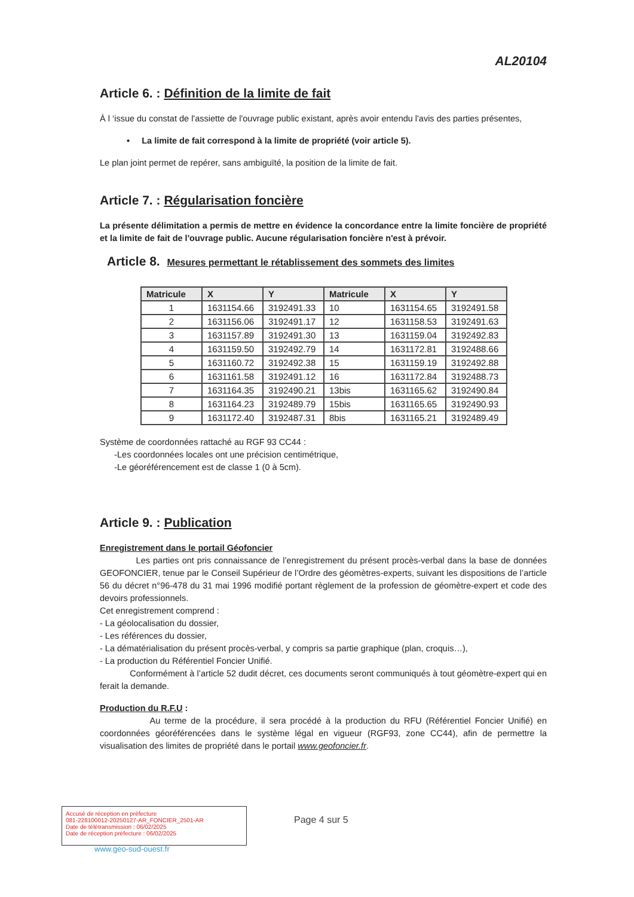AL20104
Article 6. : Définition de la limite de fait
À l ‘issue du constat de l'assiette de l'ouvrage public existant, après avoir entendu l'avis des parties présentes,
• La limite de fait correspond à la limite de propriété (voir article 5).
Le plan joint permet de repérer, sans ambiguïté, la position de la limite de fait.
Article 7. : Régularisation foncière
La présente délimitation a permis de mettre en évidence la concordance entre la limite foncière de propriété et la limite de fait de l'ouvrage public. Aucune régularisation foncière n'est à prévoir.
Article 8. Mesures permettant le rétablissement des sommets des limites
| Matricule | X | Y | Matricule | X | Y |
| --- | --- | --- | --- | --- | --- |
| 1 | 1631154.66 | 3192491.33 | 10 | 1631154.65 | 3192491.58 |
| 2 | 1631156.06 | 3192491.17 | 12 | 1631158.53 | 3192491.63 |
| 3 | 1631157.89 | 3192491.30 | 13 | 1631159.04 | 3192492.83 |
| 4 | 1631159.50 | 3192492.79 | 14 | 1631172.81 | 3192488.66 |
| 5 | 1631160.72 | 3192492.38 | 15 | 1631159.19 | 3192492.88 |
| 6 | 1631161.58 | 3192491.12 | 16 | 1631172.84 | 3192488.73 |
| 7 | 1631164.35 | 3192490.21 | 13bis | 1631165.62 | 3192490.84 |
| 8 | 1631164.23 | 3192489.79 | 15bis | 1631165.65 | 3192490.93 |
| 9 | 1631172.40 | 3192487.31 | 8bis | 1631165.21 | 3192489.49 |
Système de coordonnées rattaché au RGF 93 CC44 :
-Les coordonnées locales ont une précision centimétrique,
-Le géoréférencement est de classe 1 (0 à 5cm).
Article 9. : Publication
Enregistrement dans le portail Géofoncier
Les parties ont pris connaissance de l’enregistrement du présent procès-verbal dans la base de données GEOFONCIER, tenue par le Conseil Supérieur de l’Ordre des géomètres-experts, suivant les dispositions de l’article 56 du décret n°96-478 du 31 mai 1996 modifié portant règlement de la profession de géomètre-expert et code des devoirs professionnels.
Cet enregistrement comprend :
- La géolocalisation du dossier,
- Les références du dossier,
- La dématérialisation du présent procès-verbal, y compris sa partie graphique (plan, croquis…),
- La production du Référentiel Foncier Unifié.
Conformément à l’article 52 dudit décret, ces documents seront communiqués à tout géomètre-expert qui en ferait la demande.
Production du R.F.U :
Au terme de la procédure, il sera procédé à la production du RFU (Référentiel Foncier Unifié) en coordonnées géoréférencées dans le système légal en vigueur (RGF93, zone CC44), afin de permettre la visualisation des limites de propriété dans le portail www.geofoncier.fr.
Accusé de réception en préfecture
081-228100012-20250127-AR_FONCIER_2501-AR
Date de télétransmission : 06/02/2025
Date de réception préfecture : 06/02/2025
Page 4 sur 5
www.geo-sud-ouest.fr